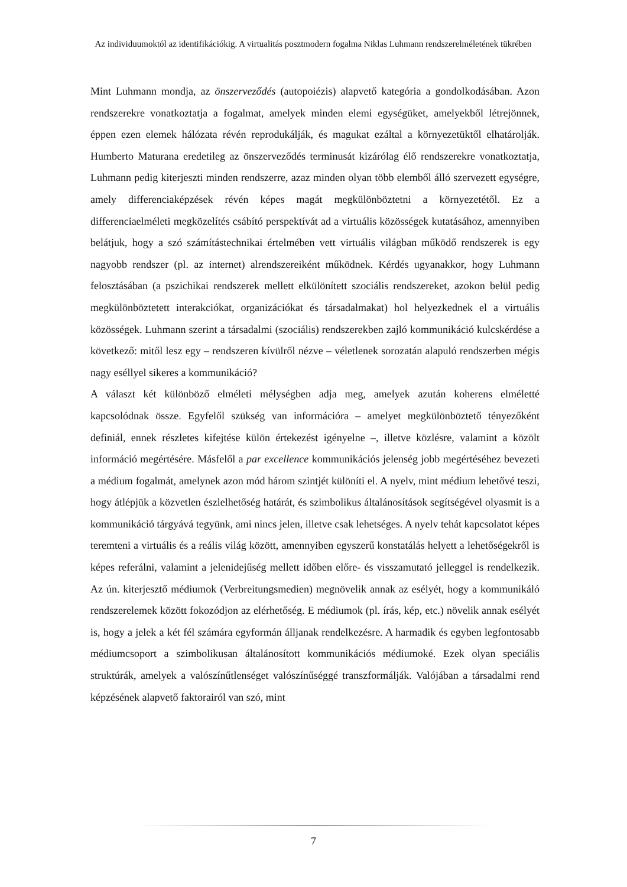Az individuumoktól az identifikációkig. A virtualitás posztmodern fogalma Niklas Luhmann rendszerelméletének tükrében
Mint Luhmann mondja, az önszerveződés (autopoiézis) alapvető kategória a gondolkodásában. Azon rendszerekre vonatkoztatja a fogalmat, amelyek minden elemi egységüket, amelyekből létrejönnek, éppen ezen elemek hálózata révén reprodukálják, és magukat ezáltal a környezetüktől elhatárolják. Humberto Maturana eredetileg az önszerveződés terminusát kizárólag élő rendszerekre vonatkoztatja, Luhmann pedig kiterjeszti minden rendszerre, azaz minden olyan több elemből álló szervezett egységre, amely differenciaképzések révén képes magát megkülönböztetni a környezetétől. Ez a differenciaelméleti megközelítés csábító perspektívát ad a virtuális közösségek kutatásához, amennyiben belátjuk, hogy a szó számítástechnikai értelmében vett virtuális világban működő rendszerek is egy nagyobb rendszer (pl. az internet) alrendszereiként működnek. Kérdés ugyanakkor, hogy Luhmann felosztásában (a pszichikai rendszerek mellett elkülönített szociális rendszereket, azokon belül pedig megkülönböztetett interakciókat, organizációkat és társadalmakat) hol helyezkednek el a virtuális közösségek. Luhmann szerint a társadalmi (szociális) rendszerekben zajló kommunikáció kulcskérdése a következő: mitől lesz egy – rendszeren kívülről nézve – véletlenek sorozatán alapuló rendszerben mégis nagy eséllyel sikeres a kommunikáció?
A választ két különböző elméleti mélységben adja meg, amelyek azután koherens elméletté kapcsolódnak össze. Egyfelől szükség van információra – amelyet megkülönböztető tényezőként definiál, ennek részletes kifejtése külön értekezést igényelne –, illetve közlésre, valamint a közölt információ megértésére. Másfelől a par excellence kommunikációs jelenség jobb megértéséhez bevezeti a médium fogalmát, amelynek azon mód három szintjét különíti el. A nyelv, mint médium lehetővé teszi, hogy átlépjük a közvetlen észlelhetőség határát, és szimbolikus általánosítások segítségével olyasmit is a kommunikáció tárgyává tegyünk, ami nincs jelen, illetve csak lehetséges. A nyelv tehát kapcsolatot képes teremteni a virtuális és a reális világ között, amennyiben egyszerű konstatálás helyett a lehetőségekről is képes referálni, valamint a jelenidejűség mellett időben előre- és visszamutató jelleggel is rendelkezik. Az ún. kiterjesztő médiumok (Verbreitungsmedien) megnövelik annak az esélyét, hogy a kommunikáló rendszerelemek között fokozódjon az elérhetőség. E médiumok (pl. írás, kép, etc.) növelik annak esélyét is, hogy a jelek a két fél számára egyformán álljanak rendelkezésre. A harmadik és egyben legfontosabb médiumcsoport a szimbolikusan általánosított kommunikációs médiumoké. Ezek olyan speciális struktúrák, amelyek a valószínűtlenséget valószínűséggé transzformálják. Valójában a társadalmi rend képzésének alapvető faktorairól van szó, mint
7